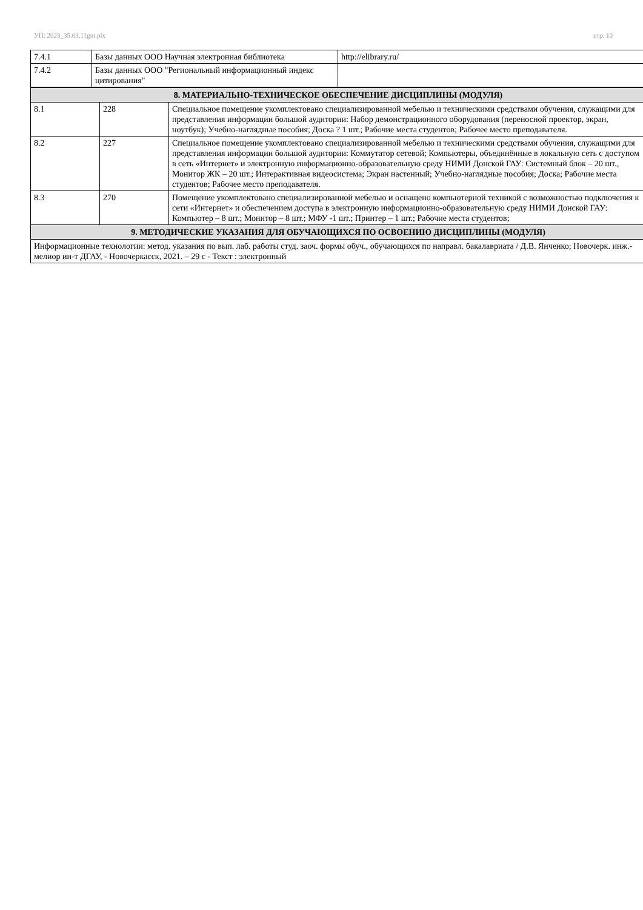УП: 2023_35.03.11gm.plx стр. 10
| 7.4.1 | Базы данных ООО Научная электронная библиотека | http://elibrary.ru/ |
| 7.4.2 | Базы данных ООО "Региональный информационный индекс цитирования" | |
| 8. МАТЕРИАЛЬНО-ТЕХНИЧЕСКОЕ ОБЕСПЕЧЕНИЕ ДИСЦИПЛИНЫ (МОДУЛЯ) | | |
| 8.1 | 228 | Специальное помещение укомплектовано специализированной мебелью и техническими средствами обучения, служащими для представления информации большой аудитории: Набор демонстрационного оборудования (переносной проектор, экран, ноутбук); Учебно-наглядные пособия; Доска ? 1 шт.; Рабочие места студентов; Рабочее место преподавателя. |
| 8.2 | 227 | Специальное помещение укомплектовано специализированной мебелью и техническими средствами обучения, служащими для представления информации большой аудитории: Коммутатор сетевой; Компьютеры, объединённые в локальную сеть с доступом в сеть «Интернет» и электронную информационно-образовательную среду НИМИ Донской ГАУ: Системный блок – 20 шт., Монитор ЖК – 20 шт.; Интерактивная видеосистема; Экран настенный; Учебно-наглядные пособия; Доска; Рабочие места студентов; Рабочее место преподавателя. |
| 8.3 | 270 | Помещение укомплектовано специализированной мебелью и оснащено компьютерной техникой с возможностью подключения к сети «Интернет» и обеспечением доступа в электронную информационно-образовательную среду НИМИ Донской ГАУ: Компьютер – 8 шт.; Монитор – 8 шт.; МФУ -1 шт.; Принтер – 1 шт.; Рабочие места студентов; |
| 9. МЕТОДИЧЕСКИЕ УКАЗАНИЯ ДЛЯ ОБУЧАЮЩИХСЯ ПО ОСВОЕНИЮ ДИСЦИПЛИНЫ (МОДУЛЯ) | | |
| Информационные технологии: метод. указания по вып. лаб. работы студ. заоч. формы обуч., обучающихся по направл. бакалавриата / Д.В. Янченко; Новочерк. инж.-мелиор ин-т ДГАУ, - Новочеркасск, 2021. – 29 с - Текст : электронный | | |